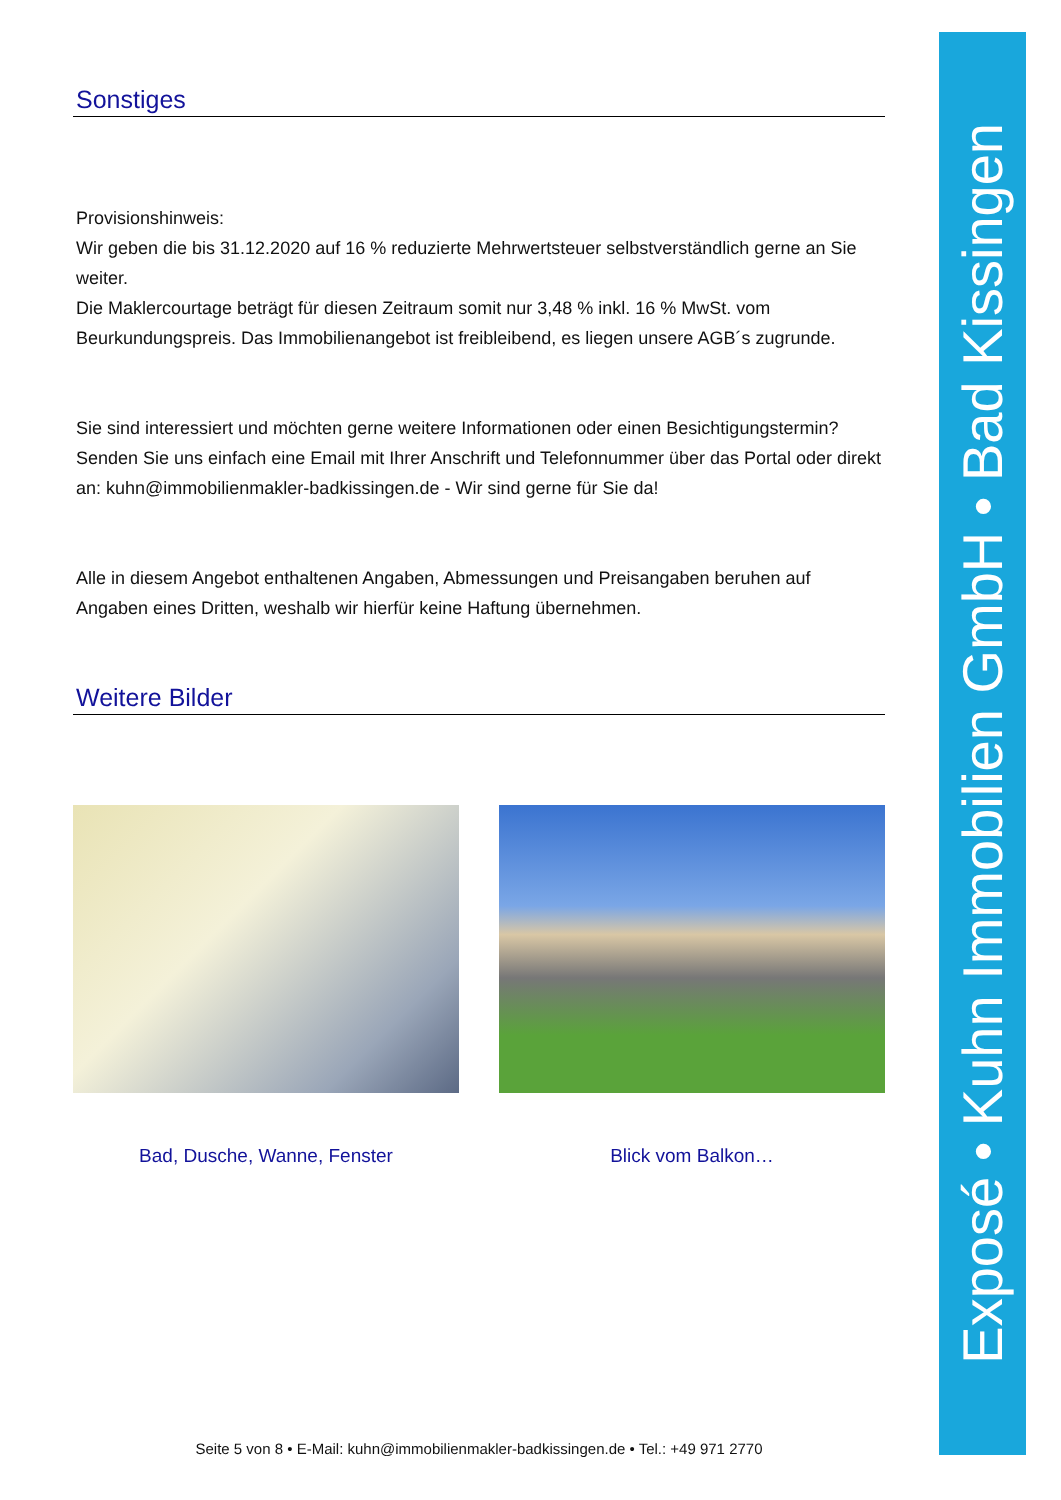Sonstiges
Provisionshinweis:
Wir geben die bis 31.12.2020 auf 16 % reduzierte Mehrwertsteuer selbstverständlich gerne an Sie weiter.
Die Maklercourtage beträgt für diesen Zeitraum somit nur 3,48 % inkl. 16 % MwSt. vom Beurkundungspreis. Das Immobilienangebot ist freibleibend, es liegen unsere AGB´s zugrunde.
Sie sind interessiert und möchten gerne weitere Informationen oder einen Besichtigungstermin?
Senden Sie uns einfach eine Email mit Ihrer Anschrift und Telefonnummer über das Portal oder direkt an: kuhn@immobilienmakler-badkissingen.de - Wir sind gerne für Sie da!
Alle in diesem Angebot enthaltenen Angaben, Abmessungen und Preisangaben beruhen auf Angaben eines Dritten, weshalb wir hierfür keine Haftung übernehmen.
Weitere Bilder
Bad, Dusche, Wanne, Fenster Blick vom Balkon…
Seite 5 von 8 • E-Mail: kuhn@immobilienmakler-badkissingen.de • Tel.: +49 971 2770
Exposé • Kuhn Immobilien GmbH • Bad Kissingen